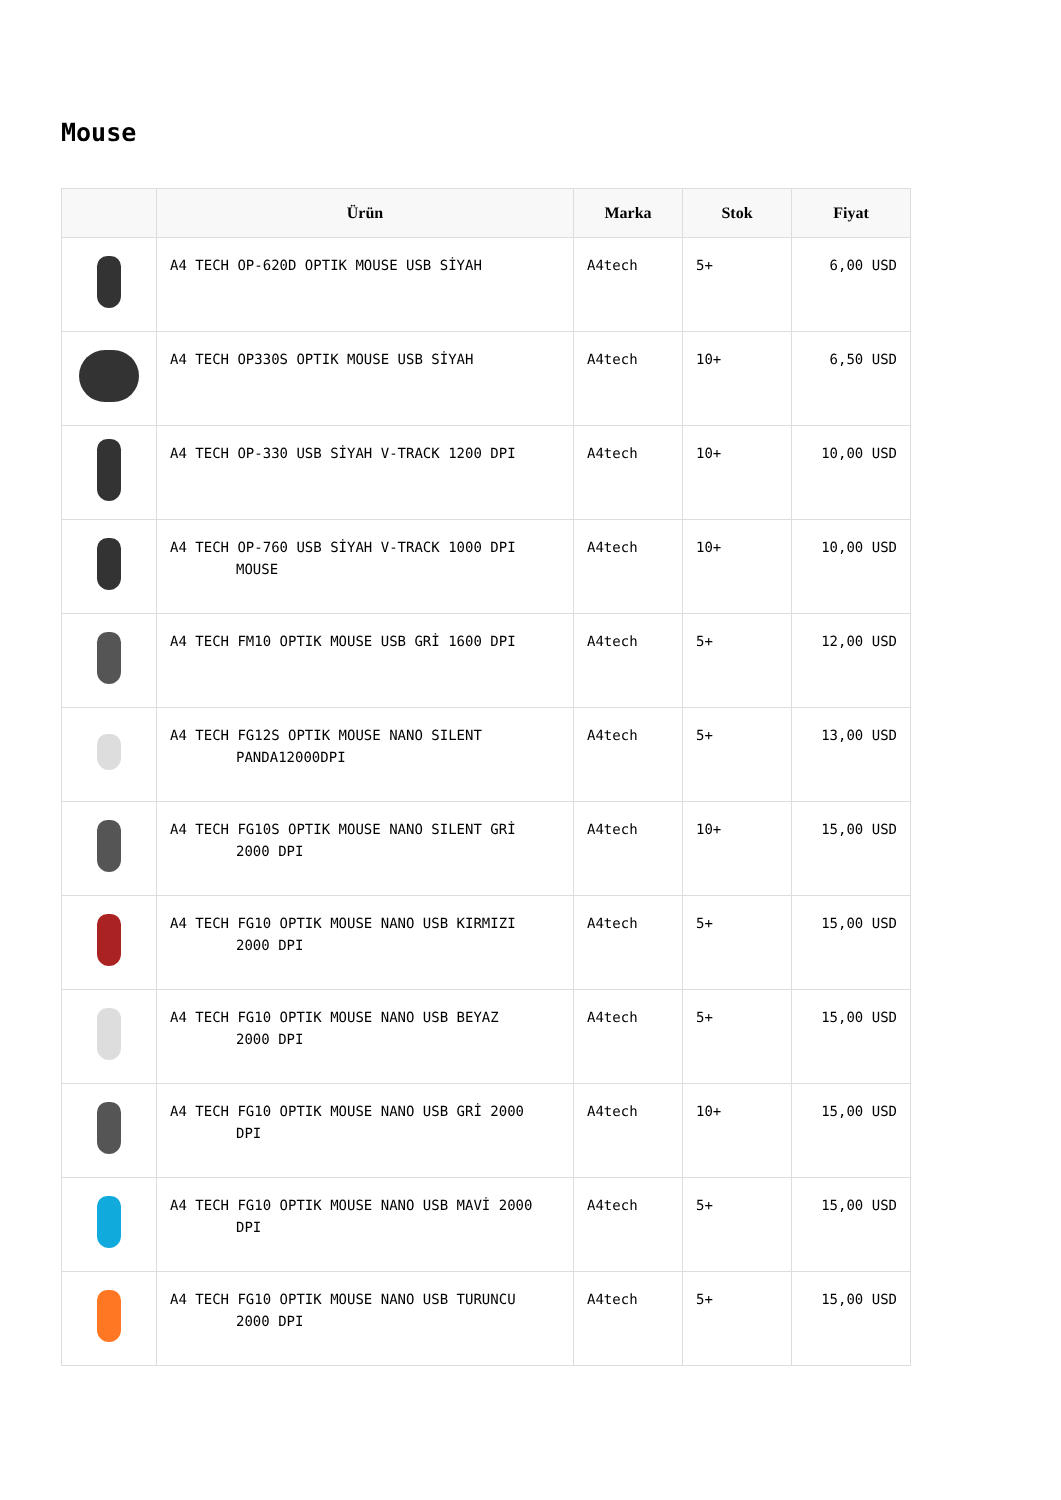Mouse
| | Ürün | Marka | Stok | Fiyat |
| --- | --- | --- | --- | --- |
| | A4 TECH OP-620D OPTIK MOUSE USB SİYAH | A4tech | 5+ | 6,00 USD |
| | A4 TECH OP330S OPTIK MOUSE USB SİYAH | A4tech | 10+ | 6,50 USD |
| | A4 TECH OP-330 USB SİYAH V-TRACK 1200 DPI | A4tech | 10+ | 10,00 USD |
| | A4 TECH OP-760 USB SİYAH V-TRACK 1000 DPI MOUSE | A4tech | 10+ | 10,00 USD |
| | A4 TECH FM10 OPTIK MOUSE USB GRİ 1600 DPI | A4tech | 5+ | 12,00 USD |
| | A4 TECH FG12S OPTIK MOUSE NANO SILENT PANDA12000DPI | A4tech | 5+ | 13,00 USD |
| | A4 TECH FG10S OPTIK MOUSE NANO SILENT GRİ 2000 DPI | A4tech | 10+ | 15,00 USD |
| | A4 TECH FG10 OPTIK MOUSE NANO USB KIRMIZI 2000 DPI | A4tech | 5+ | 15,00 USD |
| | A4 TECH FG10 OPTIK MOUSE NANO USB BEYAZ 2000 DPI | A4tech | 5+ | 15,00 USD |
| | A4 TECH FG10 OPTIK MOUSE NANO USB GRİ 2000 DPI | A4tech | 10+ | 15,00 USD |
| | A4 TECH FG10 OPTIK MOUSE NANO USB MAVİ 2000 DPI | A4tech | 5+ | 15,00 USD |
| | A4 TECH FG10 OPTIK MOUSE NANO USB TURUNCU 2000 DPI | A4tech | 5+ | 15,00 USD |